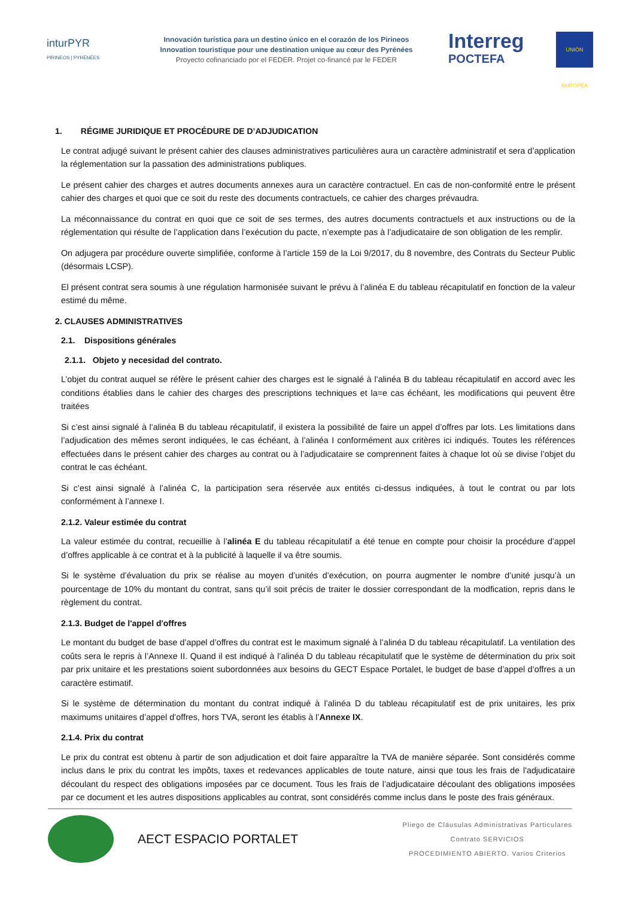inturPYR
PIRINEOS | PYRÉNÉES
Innovación turística para un destino único en el corazón de los Pirineos
Innovation touristique pour une destination unique au cœur des Pyrénées
Proyecto cofinanciado por el FEDER. Projet co-financé par le FEDER
Interreg
POCTEFA
UNIÓN EUROPEA
1. RÉGIME JURIDIQUE ET PROCÉDURE DE D’ADJUDICATION
Le contrat adjugé suivant le présent cahier des clauses administratives particulières aura un caractère administratif et sera d’application la réglementation sur la passation des administrations publiques.
Le présent cahier des charges et autres documents annexes aura un caractère contractuel. En cas de non-conformité entre le présent cahier des charges et quoi que ce soit du reste des documents contractuels, ce cahier des charges prévaudra.
La méconnaissance du contrat en quoi que ce soit de ses termes, des autres documents contractuels et aux instructions ou de la réglementation qui résulte de l’application dans l’exécution du pacte, n’exempte pas à l’adjudicataire de son obligation de les remplir.
On adjugera par procédure ouverte simplifiée, conforme à l’article 159 de la Loi 9/2017, du 8 novembre, des Contrats du Secteur Public (désormais LCSP).
El présent contrat sera soumis à une régulation harmonisée suivant le prévu à l’alinéa E du tableau récapitulatif en fonction de la valeur estimé du même.
2. CLAUSES ADMINISTRATIVES
2.1. Dispositions générales
2.1.1. Objeto y necesidad del contrato.
L’objet du contrat auquel se réfère le présent cahier des charges est le signalé à l’alinéa B du tableau récapitulatif en accord avec les conditions établies dans le cahier des charges des prescriptions techniques et la=e cas échéant, les modifications qui peuvent être traitées
Si c’est ainsi signalé à l’alinéa B du tableau récapitulatif, il existera la possibilité de faire un appel d’offres par lots. Les limitations dans l’adjudication des mêmes seront indiquées, le cas échéant, à l’alinéa I conformément aux critères ici indiqués. Toutes les références effectuées dans le présent cahier des charges au contrat ou à l’adjudicataire se comprennent faites à chaque lot où se divise l’objet du contrat le cas échéant.
Si c’est ainsi signalé à l’alinéa C, la participation sera réservée aux entités ci-dessus indiquées, à tout le contrat ou par lots conformément à l’annexe I.
2.1.2. Valeur estimée du contrat
La valeur estimée du contrat, recueillie à l’alinéa E du tableau récapitulatif a été tenue en compte pour choisir la procédure d’appel d’offres applicable à ce contrat et à la publicité à laquelle il va être soumis.
Si le système d’évaluation du prix se réalise au moyen d’unités d’exécution, on pourra augmenter le nombre d’unité jusqu’à un pourcentage de 10% du montant du contrat, sans qu’il soit précis de traiter le dossier correspondant de la modfication, repris dans le règlement du contrat.
2.1.3. Budget de l'appel d'offres
Le montant du budget de base d’appel d’offres du contrat est le maximum signalé à l’alinéa D du tableau récapitulatif. La ventilation des coûts sera le repris à l’Annexe II. Quand il est indiqué à l’alinéa D du tableau récapitulatif que le système de détermination du prix soit par prix unitaire et les prestations soient subordonnées aux besoins du GECT Espace Portalet, le budget de base d’appel d’offres a un caractère estimatif.
Si le système de détermination du montant du contrat indiqué à l’alinéa D du tableau récapitulatif est de prix unitaires, les prix maximums unitaires d’appel d’offres, hors TVA, seront les établis à l’Annexe IX.
2.1.4. Prix du contrat
Le prix du contrat est obtenu à partir de son adjudication et doit faire apparaître la TVA de manière séparée. Sont considérés comme inclus dans le prix du contrat les impôts, taxes et redevances applicables de toute nature, ainsi que tous les frais de l'adjudicataire découlant du respect des obligations imposées par ce document. Tous les frais de l’adjudicataire découlant des obligations imposées par ce document et les autres dispositions applicables au contrat, sont considérés comme inclus dans le poste des frais généraux.
AECT ESPACIO PORTALET
Pliego de Cláusulas Administrativas Particulares
Contrato SERVICIOS
PROCEDIMIENTO ABIERTO. Varios Criterios